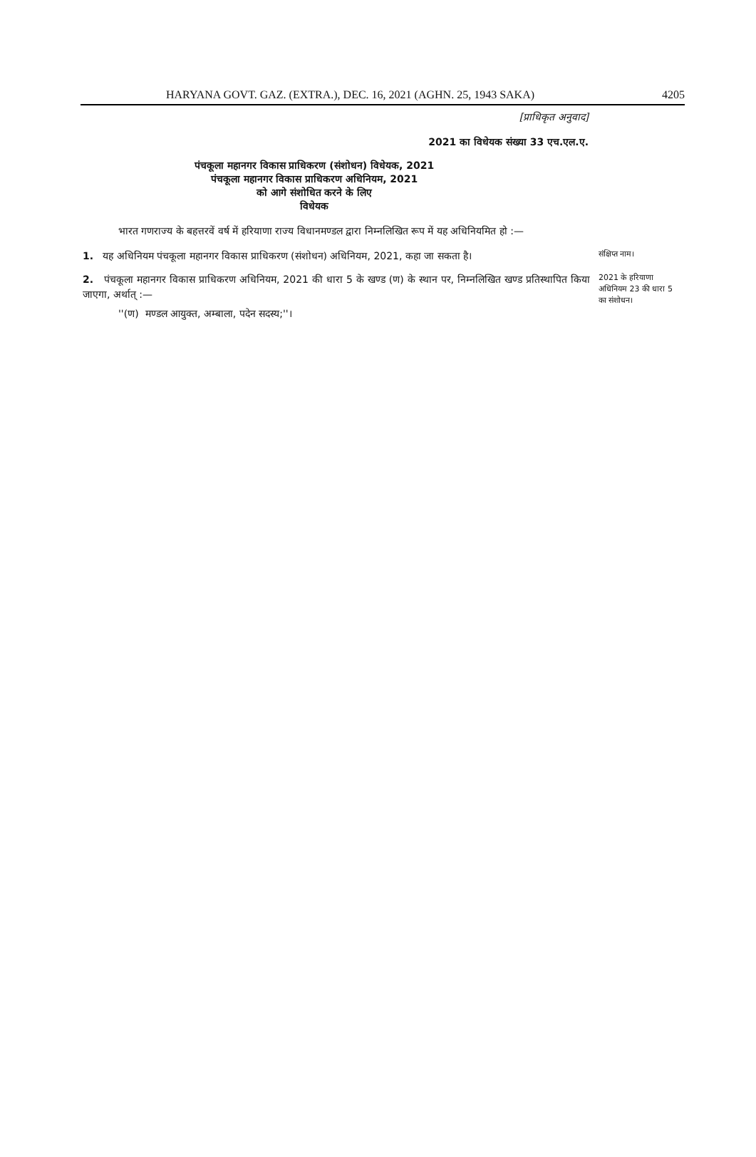HARYANA GOVT. GAZ. (EXTRA.), DEC. 16, 2021 (AGHN. 25, 1943 SAKA) 4205
[प्राधिकृत अनुवाद]
2021 का विधेयक संख्या 33 एच.एल.ए.
पंचकूला महानगर विकास प्राधिकरण (संशोधन) विधेयक, 2021
पंचकूला महानगर विकास प्राधिकरण अधिनियम, 2021
को आगे संशोधित करने के लिए
विधेयक
भारत गणराज्य के बहत्तरवें वर्ष में हरियाणा राज्य विधानमण्डल द्वारा निम्नलिखित रूप में यह अधिनियमित हो :—
1. यह अधिनियम पंचकूला महानगर विकास प्राधिकरण (संशोधन) अधिनियम, 2021, कहा जा सकता है।
संक्षिप्त नाम।
2. पंचकूला महानगर विकास प्राधिकरण अधिनियम, 2021 की धारा 5 के खण्ड (ण) के स्थान पर, निम्नलिखित खण्ड प्रतिस्थापित किया जाएगा, अर्थात् :—
''(ण) मण्डल आयुक्त, अम्बाला, पदेन सदस्य;''।
2021 के हरियाणा अधिनियम 23 की धारा 5 का संशोधन।